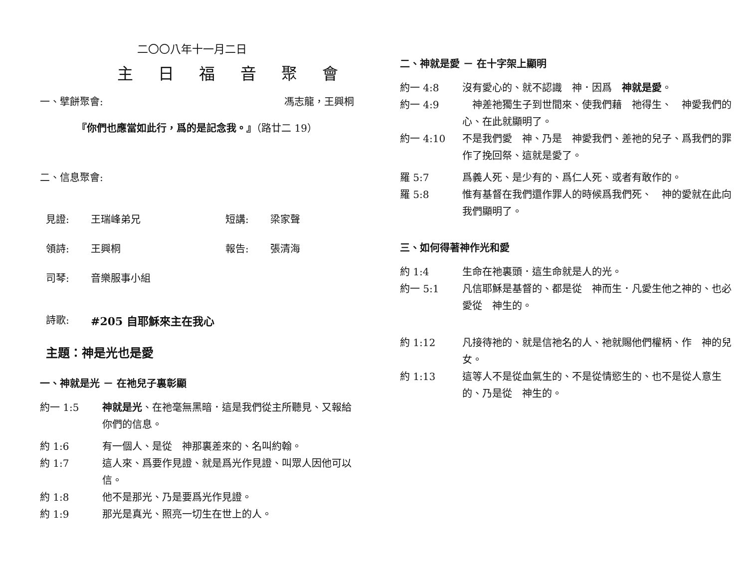二〇〇八年十一月二日
主 日 福 音 聚 會
一、擘餅聚會: 馮志龍，王興桐
『你們也應當如此行，爲的是記念我。』（路廿二 19）
二、信息聚會:
見證: 王瑞峰弟兄 短講: 梁家聲
領詩: 王興桐 報告: 張清海
司琴: 音樂服事小組
詩歌: #205 自耶穌來主在我心
主題：神是光也是愛
一、神就是光 － 在祂兒子裏彰顯
約一 1:5 神就是光、在祂毫無黑暗．這是我們從主所聽見、又報給你們的信息。
約 1:6 有一個人、是從　神那裏差來的、名叫約翰。
約 1:7 這人來、爲要作見證、就是爲光作見證、叫眾人因他可以信。
約 1:8 他不是那光、乃是要爲光作見證。
約 1:9 那光是真光、照亮一切生在世上的人。
二、神就是愛 － 在十字架上顯明
約一 4:8 沒有愛心的、就不認識　神．因爲　神就是愛。
約一 4:9　神差祂獨生子到世間來、使我們藉　祂得生、　神愛我們的心、在此就顯明了。
約一 4:10 不是我們愛　神、乃是　神愛我們、差祂的兒子、爲我們的罪作了挽回祭、這就是愛了。
羅 5:7 爲義人死、是少有的、爲仁人死、或者有敢作的。
羅 5:8 惟有基督在我們還作罪人的時候爲我們死、　神的愛就在此向我們顯明了。
三、如何得著神作光和愛
約 1:4 生命在祂裏頭．這生命就是人的光。
約一 5:1 凡信耶穌是基督的、都是從　神而生．凡愛生他之神的、也必愛從　神生的。
約 1:12 凡接待祂的、就是信祂名的人、祂就賜他們權柄、作　神的兒女。
約 1:13 這等人不是從血氣生的、不是從情慾生的、也不是從人意生的、乃是從　神生的。